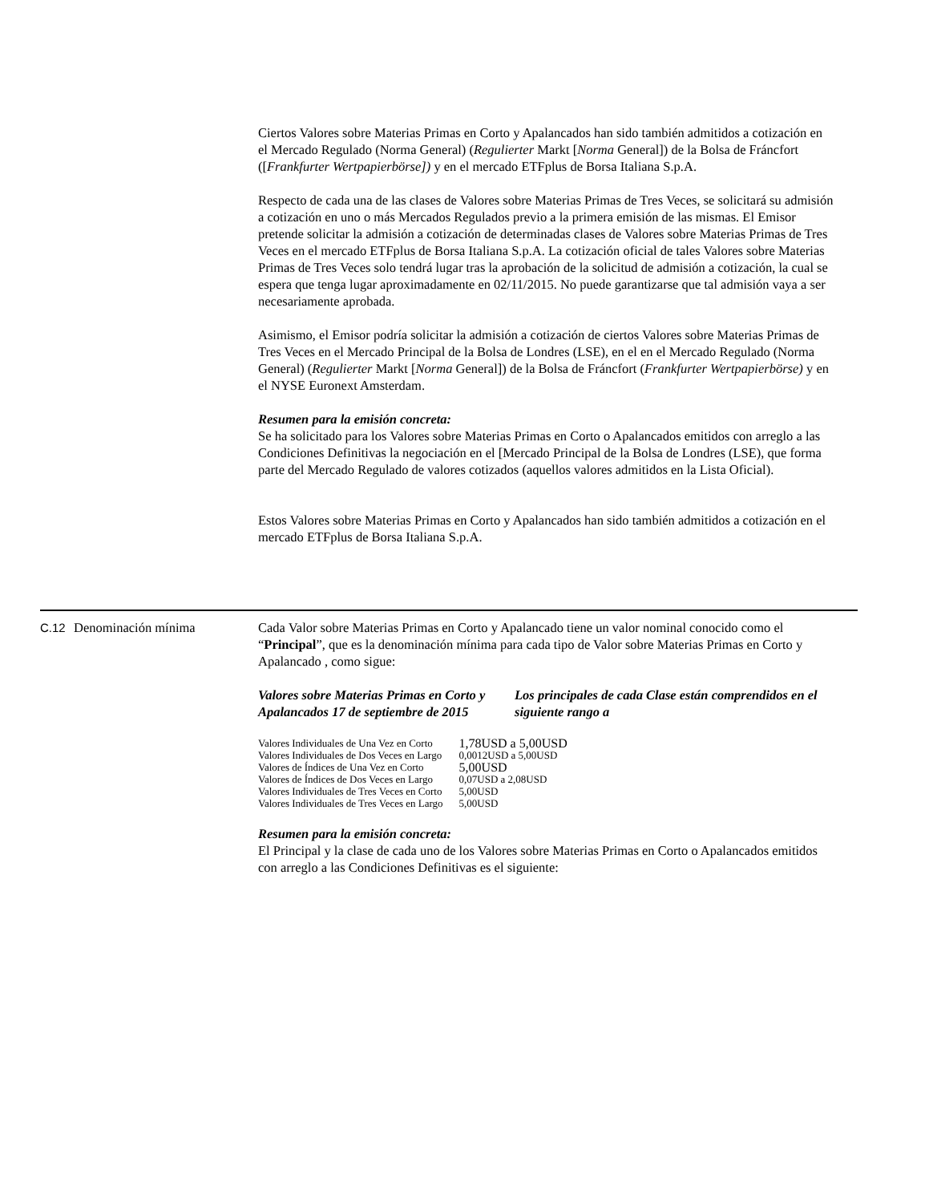Ciertos Valores sobre Materias Primas en Corto y Apalancados han sido también admitidos a cotización en el Mercado Regulado (Norma General) (Regulierter Markt [Norma General]) de la Bolsa de Fráncfort ([Frankfurter Wertpapierbörse]) y en el mercado ETFplus de Borsa Italiana S.p.A.
Respecto de cada una de las clases de Valores sobre Materias Primas de Tres Veces, se solicitará su admisión a cotización en uno o más Mercados Regulados previo a la primera emisión de las mismas. El Emisor pretende solicitar la admisión a cotización de determinadas clases de Valores sobre Materias Primas de Tres Veces en el mercado ETFplus de Borsa Italiana S.p.A. La cotización oficial de tales Valores sobre Materias Primas de Tres Veces solo tendrá lugar tras la aprobación de la solicitud de admisión a cotización, la cual se espera que tenga lugar aproximadamente en 02/11/2015. No puede garantizarse que tal admisión vaya a ser necesariamente aprobada.
Asimismo, el Emisor podría solicitar la admisión a cotización de ciertos Valores sobre Materias Primas de Tres Veces en el Mercado Principal de la Bolsa de Londres (LSE), en el en el Mercado Regulado (Norma General) (Regulierter Markt [Norma General]) de la Bolsa de Fráncfort (Frankfurter Wertpapierbörse) y en el NYSE Euronext Amsterdam.
Resumen para la emisión concreta:
Se ha solicitado para los Valores sobre Materias Primas en Corto o Apalancados emitidos con arreglo a las Condiciones Definitivas la negociación en el [Mercado Principal de la Bolsa de Londres (LSE), que forma parte del Mercado Regulado de valores cotizados (aquellos valores admitidos en la Lista Oficial).
Estos Valores sobre Materias Primas en Corto y Apalancados han sido también admitidos a cotización en el mercado ETFplus de Borsa Italiana S.p.A.
C.12 Denominación mínima
Cada Valor sobre Materias Primas en Corto y Apalancado tiene un valor nominal conocido como el “Principal”, que es la denominación mínima para cada tipo de Valor sobre Materias Primas en Corto y Apalancado , como sigue:
Valores sobre Materias Primas en Corto y Apalancados 17 de septiembre de 2015
Los principales de cada Clase están comprendidos en el siguiente rango a
| Valores Individuales de Una Vez en Corto | 1,78USD a 5,00USD |
| Valores Individuales de Dos Veces en Largo | 0,0012USD a 5,00USD |
| Valores de Índices de Una Vez en Corto | 5,00USD |
| Valores de Índices de Dos Veces en Largo | 0,07USD a 2,08USD |
| Valores Individuales de Tres Veces en Corto | 5,00USD |
| Valores Individuales de Tres Veces en Largo | 5,00USD |
Resumen para la emisión concreta:
El Principal y la clase de cada uno de los Valores sobre Materias Primas en Corto o Apalancados emitidos con arreglo a las Condiciones Definitivas es el siguiente: